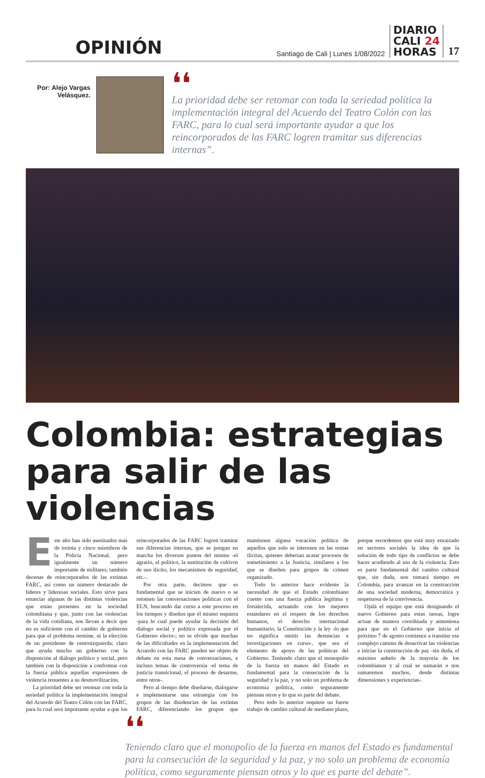OPINIÓN
Santiago de Cali | Lunes 1/08/2022
DIARIO
CALI 24
HORAS
17
Por: Alejo Vargas Velásquez.
❛❛
La prioridad debe ser retomar con toda la seriedad política la implementación integral del Acuerdo del Teatro Colón con las FARC, para lo cual será importante ayudar a que los reincorporados de las FARC logren tramitar sus diferencias internas”.
Colombia: estrategias para salir de las violencias
Este año han sido asesinados más de treinta y cinco miembros de la Policía Nacional, pero igualmente un número importante de militares; también decenas de reincorporados de las extintas FARC, así como un número destacado de líderes y lideresas sociales. Esto sirve para enunciar algunas de las distintas violencias que están presentes en la sociedad colombiana y que, junto con las violencias de la vida cotidiana, nos llevan a decir que no es suficiente con el cambio de gobierno para que el problema termine, ni la elección de un presidente de centroizquierda; claro que ayuda mucho un gobierno con la disposición al diálogo político y social, pero también con la disposición a confrontar con la fuerza pública aquellas expresiones de violencia renuentes a su desmovilización.
La prioridad debe ser retomar con toda la seriedad política la implementación integral del Acuerdo del Teatro Colón con las FARC, para lo cual será importante ayudar a que los reincorporados de las FARC logren tramitar sus diferencias internas, que se pongan en marcha los diversos puntos del mismo -el agrario, el político, la sustitución de cultivos de uso ilícito, los mecanismos de seguridad, etc.-.
Por otra parte, decimos que es fundamental que se inicien de nuevo o se retomen las conversaciones políticas con el ELN, buscando dar curso a este proceso en los tiempos y diseños que él mismo requiera -para lo cual puede ayudar la decisión del diálogo social y político expresada por el Gobierno electo-; no se olvide que muchas de las dificultades en la implementación del Acuerdo con las FARC pueden ser objeto de debate en esta mesa de conversaciones, e incluso temas de controversia -el tema de justicia transicional, el proceso de desarme, entre otros-.
Pero al tiempo debe diseñarse, dialogarse e implementarse una estrategia con los grupos de las disidencias de las extintas FARC, diferenciando los grupos que mantienen alguna vocación política de aquellos que solo se interesen en las rentas ilícitas, quienes deberían acatar procesos de sometimiento a la Justicia, similares a los que se diseñen para grupos de crimen organizado.
Todo lo anterior hace evidente la necesidad de que el Estado colombiano cuente con una fuerza pública legítima y fortalecida, actuando con los mejores estándares en el respeto de los derechos humanos, el derecho internacional humanitario, la Constitución y la ley -lo que no significa omitir las denuncias e investigaciones en curso-, que sea el elemento de apoyo de las políticas del Gobierno. Teniendo claro que el monopolio de la fuerza en manos del Estado es fundamental para la consecución de la seguridad y la paz, y no solo un problema de economía política, como seguramente piensan otros y lo que es parte del debate.
Pero todo lo anterior requiere un fuerte trabajo de cambio cultural de mediano plazo, porque recordemos que está muy enraizado en sectores sociales la idea de que la solución de todo tipo de conflictos se debe hacer acudiendo al uso de la violencia. Esto es parte fundamental del cambio cultural que, sin duda, nos tomará tiempo en Colombia, para avanzar en la construcción de una sociedad moderna, democrática y respetuosa de la convivencia.
Ojalá el equipo que está designando el nuevo Gobierno para estas tareas, logre actuar de manera coordinada y armoniosa para que en el Gobierno que inicia el próximo 7 de agosto comience a transitar ese complejo camino de desactivar las violencias e iniciar la construcción de paz -sin duda, el máximo anhelo de la mayoría de los colombianos y al cual se sumarán o nos sumaremos muchos, desde distintas dimensiones y experiencias-.
❛❛
Teniendo claro que el monopolio de la fuerza en manos del Estado es fundamental para la consecución de la seguridad y la paz, y no solo un problema de economía política, como seguramente piensan otros y lo que es parte del debate”.